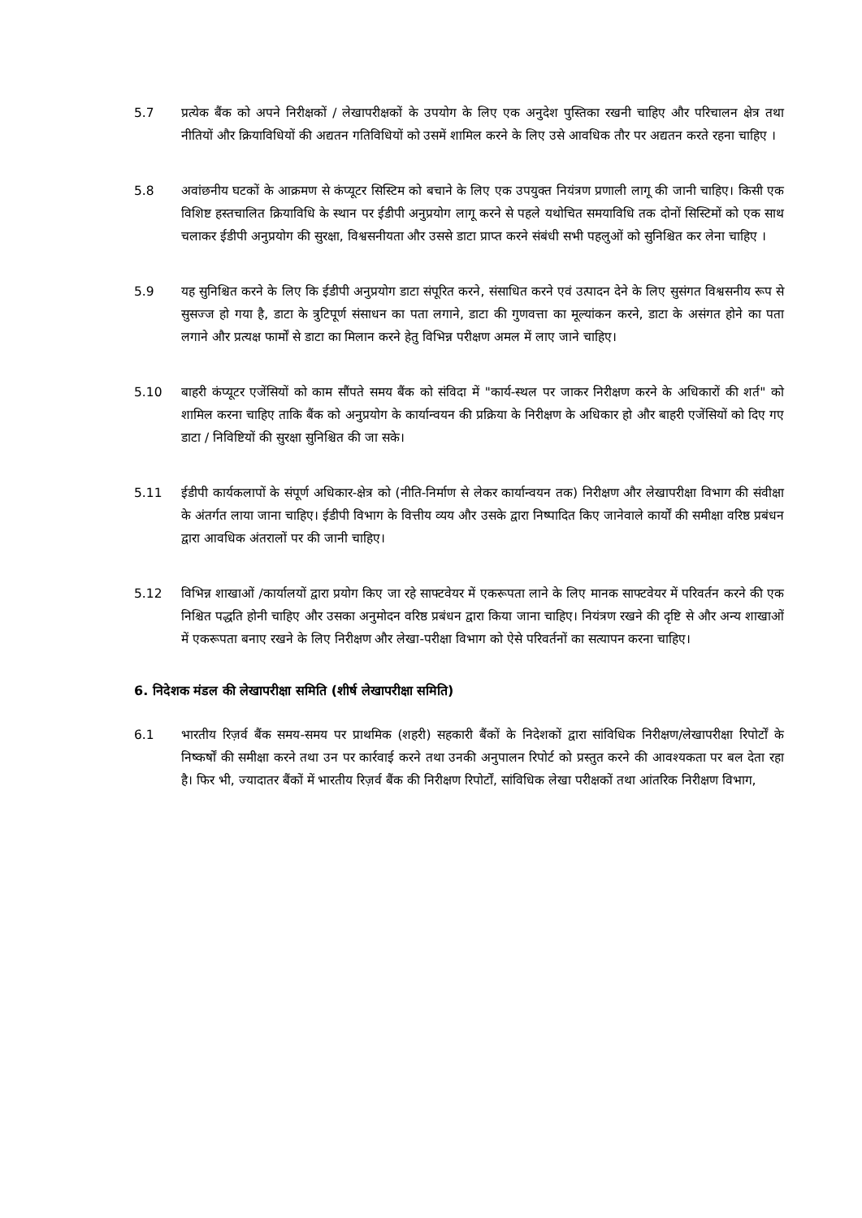5.7 प्रत्येक बैंक को अपने निरीक्षकों / लेखापरीक्षकों के उपयोग के लिए एक अनुदेश पुस्तिका रखनी चाहिए और परिचालन क्षेत्र तथा नीतियों और क्रियाविधियों की अद्यतन गतिविधियों को उसमें शामिल करने के लिए उसे आवधिक तौर पर अद्यतन करते रहना चाहिए ।
5.8 अवांछनीय घटकों के आक्रमण से कंप्यूटर सिस्टिम को बचाने के लिए एक उपयुक्त नियंत्रण प्रणाली लागू की जानी चाहिए। किसी एक विशिष्ट हस्तचालित क्रियाविधि के स्थान पर ईडीपी अनुप्रयोग लागू करने से पहले यथोचित समयाविधि तक दोनों सिस्टिमों को एक साथ चलाकर ईडीपी अनुप्रयोग की सुरक्षा, विश्वसनीयता और उससे डाटा प्राप्त करने संबंधी सभी पहलुओं को सुनिश्चित कर लेना चाहिए ।
5.9 यह सुनिश्चित करने के लिए कि ईडीपी अनुप्रयोग डाटा संपूरित करने, संसाधित करने एवं उत्पादन देने के लिए सुसंगत विश्वसनीय रूप से सुसज्ज हो गया है, डाटा के त्रुटिपूर्ण संसाधन का पता लगाने, डाटा की गुणवत्ता का मूल्यांकन करने, डाटा के असंगत होने का पता लगाने और प्रत्यक्ष फार्मों से डाटा का मिलान करने हेतु विभिन्न परीक्षण अमल में लाए जाने चाहिए।
5.10 बाहरी कंप्यूटर एजेंसियों को काम सौंपते समय बैंक को संविदा में "कार्य-स्थल पर जाकर निरीक्षण करने के अधिकारों की शर्त" को शामिल करना चाहिए ताकि बैंक को अनुप्रयोग के कार्यान्वयन की प्रक्रिया के निरीक्षण के अधिकार हो और बाहरी एजेंसियों को दिए गए डाटा / निविष्टियों की सुरक्षा सुनिश्चित की जा सके।
5.11 ईडीपी कार्यकलापों के संपूर्ण अधिकार-क्षेत्र को (नीति-निर्माण से लेकर कार्यान्वयन तक) निरीक्षण और लेखापरीक्षा विभाग की संवीक्षा के अंतर्गत लाया जाना चाहिए। ईडीपी विभाग के वित्तीय व्यय और उसके द्वारा निष्पादित किए जानेवाले कार्यों की समीक्षा वरिष्ठ प्रबंधन द्वारा आवधिक अंतरालों पर की जानी चाहिए।
5.12 विभिन्न शाखाओं /कार्यालयों द्वारा प्रयोग किए जा रहे साफ्टवेयर में एकरूपता लाने के लिए मानक साफ्टवेयर में परिवर्तन करने की एक निश्चित पद्धति होनी चाहिए और उसका अनुमोदन वरिष्ठ प्रबंधन द्वारा किया जाना चाहिए। नियंत्रण रखने की दृष्टि से और अन्य शाखाओं में एकरूपता बनाए रखने के लिए निरीक्षण और लेखा-परीक्षा विभाग को ऐसे परिवर्तनों का सत्यापन करना चाहिए।
6. निदेशक मंडल की लेखापरीक्षा समिति (शीर्ष लेखापरीक्षा समिति)
6.1 भारतीय रिज़र्व बैंक समय-समय पर प्राथमिक (शहरी) सहकारी बैंकों के निदेशकों द्वारा सांविधिक निरीक्षण/लेखापरीक्षा रिपोर्टों के निष्कर्षों की समीक्षा करने तथा उन पर कार्रवाई करने तथा उनकी अनुपालन रिपोर्ट को प्रस्तुत करने की आवश्यकता पर बल देता रहा है। फिर भी, ज्यादातर बैंकों में भारतीय रिज़र्व बैंक की निरीक्षण रिपोर्टों, सांविधिक लेखा परीक्षकों तथा आंतरिक निरीक्षण विभाग,